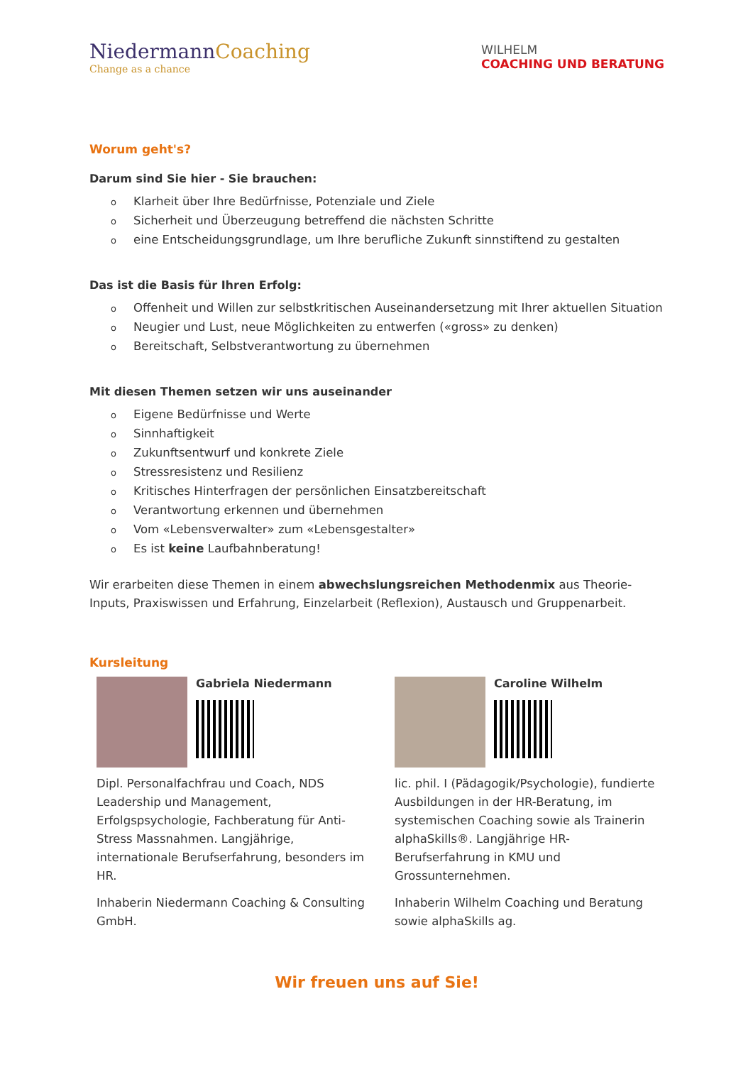NiedermannCoaching
Change as a chance
WILHELM
COACHING UND BERATUNG
Worum geht's?
Darum sind Sie hier - Sie brauchen:
o Klarheit über Ihre Bedürfnisse, Potenziale und Ziele
o Sicherheit und Überzeugung betreffend die nächsten Schritte
oeine Entscheidungsgrundlage, um Ihre berufliche Zukunft sinnstiftend zu gestalten
Das ist die Basis für Ihren Erfolg:
o Offenheit und Willen zur selbstkritischen Auseinandersetzung mit Ihrer aktuellen Situation
o Neugier und Lust, neue Möglichkeiten zu entwerfen («gross» zu denken)
o Bereitschaft, Selbstverantwortung zu übernehmen
Mit diesen Themen setzen wir uns auseinander
o Eigene Bedürfnisse und Werte
o Sinnhaftigkeit
o Zukunftsentwurf und konkrete Ziele
o Stressresistenz und Resilienz
o Kritisches Hinterfragen der persönlichen Einsatzbereitschaft
o Verantwortung erkennen und übernehmen
o Vom «Lebensverwalter» zum «Lebensgestalter»
o Es ist keine Laufbahnberatung!
Wir erarbeiten diese Themen in einem abwechslungsreichen Methodenmix aus Theorie-Inputs, Praxiswissen und Erfahrung, Einzelarbeit (Reflexion), Austausch und Gruppenarbeit.
Kursleitung
Gabriela Niedermann
Dipl. Personalfachfrau und Coach, NDS Leadership und Management, Erfolgspsychologie, Fachberatung für Anti-Stress Massnahmen. Langjährige, internationale Berufserfahrung, besonders im HR.
Inhaberin Niedermann Coaching & Consulting GmbH.
Caroline Wilhelm
lic. phil. I (Pädagogik/Psychologie), fundierte Ausbildungen in der HR-Beratung, im systemischen Coaching sowie als Trainerin alphaSkills®. Langjährige HR-Berufserfahrung in KMU und Grossunternehmen.
Inhaberin Wilhelm Coaching und Beratung sowie alphaSkills ag.
Wir freuen uns auf Sie!